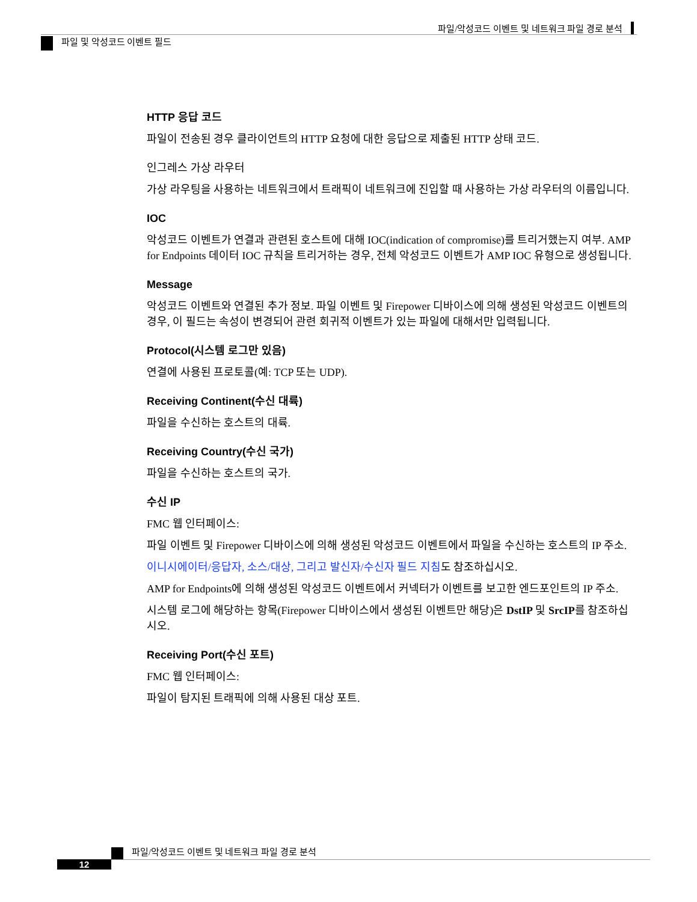파일/악성코드 이벤트 및 네트워크 파일 경로 분석
파일 및 악성코드 이벤트 필드
HTTP 응답 코드
파일이 전송된 경우 클라이언트의 HTTP 요청에 대한 응답으로 제출된 HTTP 상태 코드.
인그레스 가상 라우터
가상 라우팅을 사용하는 네트워크에서 트래픽이 네트워크에 진입할 때 사용하는 가상 라우터의 이름입니다.
IOC
악성코드 이벤트가 연결과 관련된 호스트에 대해 IOC(indication of compromise)를 트리거했는지 여부. AMP for Endpoints 데이터 IOC 규칙을 트리거하는 경우, 전체 악성코드 이벤트가 AMP IOC 유형으로 생성됩니다.
Message
악성코드 이벤트와 연결된 추가 정보. 파일 이벤트 및 Firepower 디바이스에 의해 생성된 악성코드 이벤트의 경우, 이 필드는 속성이 변경되어 관련 회귀적 이벤트가 있는 파일에 대해서만 입력됩니다.
Protocol(시스템 로그만 있음)
연결에 사용된 프로토콜(예: TCP 또는 UDP).
Receiving Continent(수신 대륙)
파일을 수신하는 호스트의 대륙.
Receiving Country(수신 국가)
파일을 수신하는 호스트의 국가.
수신 IP
FMC 웹 인터페이스:
파일 이벤트 및 Firepower 디바이스에 의해 생성된 악성코드 이벤트에서 파일을 수신하는 호스트의 IP 주소.
이니시에이터/응답자, 소스/대상, 그리고 발신자/수신자 필드 지침도 참조하십시오.
AMP for Endpoints에 의해 생성된 악성코드 이벤트에서 커넥터가 이벤트를 보고한 엔드포인트의 IP 주소.
시스템 로그에 해당하는 항목(Firepower 디바이스에서 생성된 이벤트만 해당)은 DstIP 및 SrcIP를 참조하십시오.
Receiving Port(수신 포트)
FMC 웹 인터페이스:
파일이 탐지된 트래픽에 의해 사용된 대상 포트.
파일/악성코드 이벤트 및 네트워크 파일 경로 분석
12